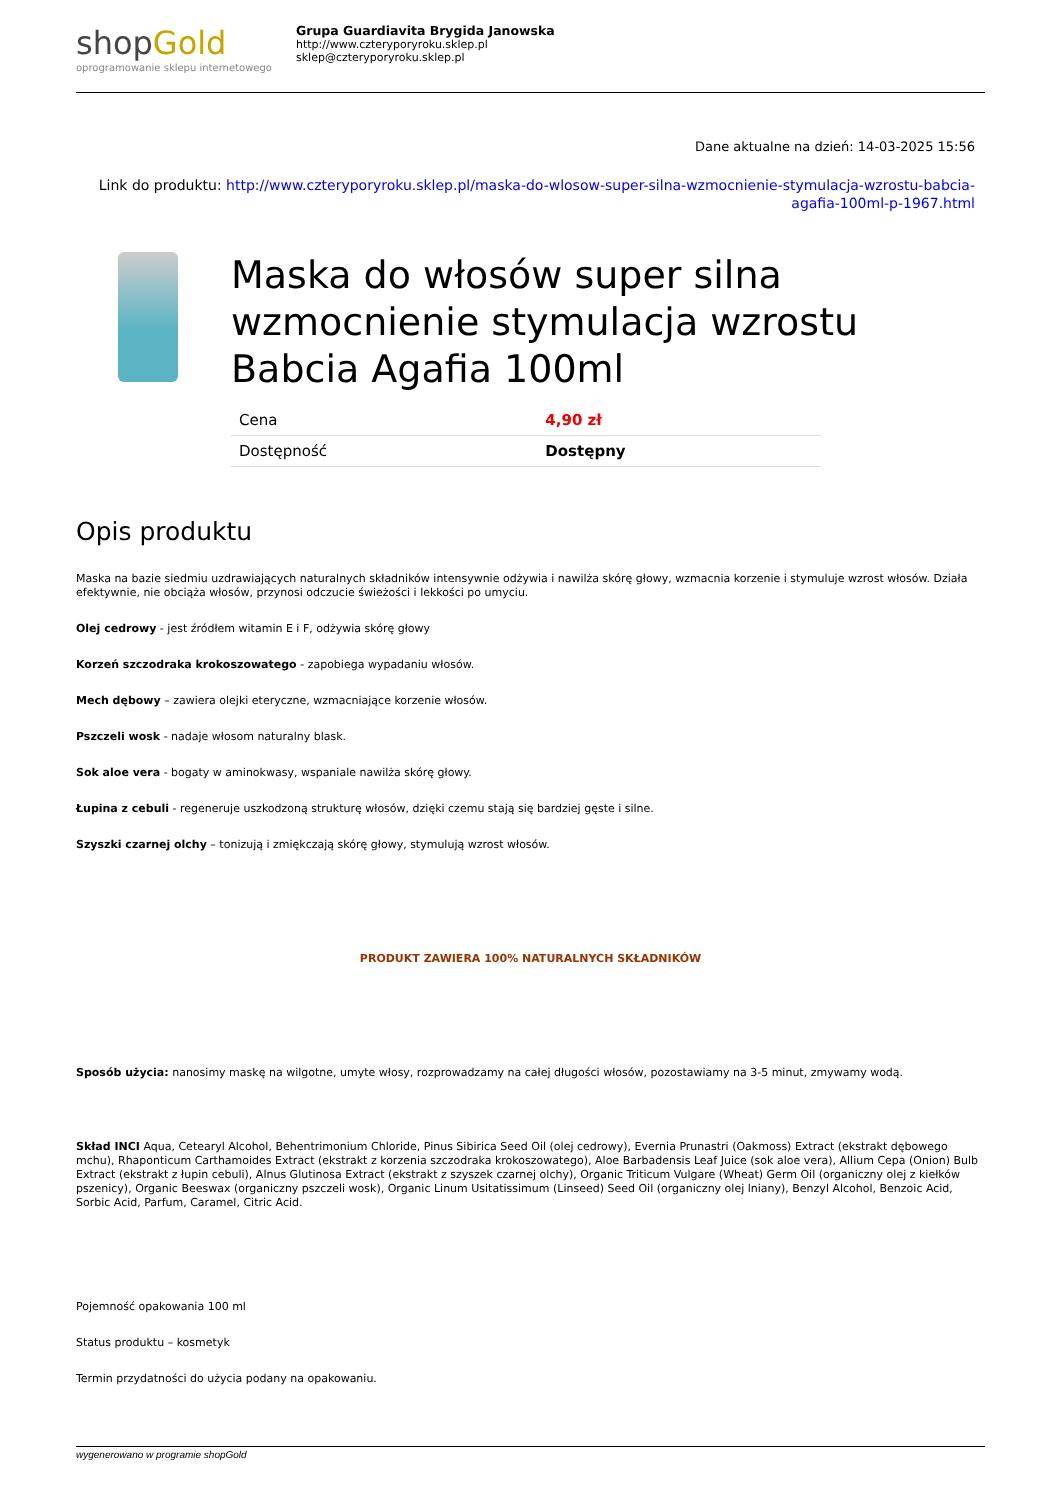shopGold
oprogramowanie sklepu internetowego
Grupa Guardiavita Brygida Janowska
http://www.czteryporyroku.sklep.pl
sklep@czteryporyroku.sklep.pl
Dane aktualne na dzień: 14-03-2025 15:56
Link do produktu: http://www.czteryporyroku.sklep.pl/maska-do-wlosow-super-silna-wzmocnienie-stymulacja-wzrostu-babcia-agafia-100ml-p-1967.html
Maska do włosów super silna wzmocnienie stymulacja wzrostu Babcia Agafia 100ml
| Cena | 4,90 zł |
| Dostępność | Dostępny |
Opis produktu
Maska na bazie siedmiu uzdrawiających naturalnych składników intensywnie odżywia i nawilża skórę głowy, wzmacnia korzenie i stymuluje wzrost włosów. Działa efektywnie, nie obciąża włosów, przynosi odczucie świeżości i lekkości po umyciu.
Olej cedrowy - jest źródłem witamin E i F, odżywia skórę głowy
Korzeń szczodraka krokoszowatego - zapobiega wypadaniu włosów.
Mech dębowy – zawiera olejki eteryczne, wzmacniające korzenie włosów.
Pszczeli wosk - nadaje włosom naturalny blask.
Sok aloe vera - bogaty w aminokwasy, wspaniale nawilża skórę głowy.
Łupina z cebuli - regeneruje uszkodzoną strukturę włosów, dzięki czemu stają się bardziej gęste i silne.
Szyszki czarnej olchy – tonizują i zmiękczają skórę głowy, stymulują wzrost włosów.
PRODUKT ZAWIERA 100% NATURALNYCH SKŁADNIKÓW
Sposób użycia: nanosimy maskę na wilgotne, umyte włosy, rozprowadzamy na całej długości włosów, pozostawiamy na 3-5 minut, zmywamy wodą.
Skład INCI Aqua, Cetearyl Alcohol, Behentrimonium Chloride, Pinus Sibirica Seed Oil (olej cedrowy), Evernia Prunastri (Oakmoss) Extract (ekstrakt dębowego mchu), Rhaponticum Carthamoides Extract (ekstrakt z korzenia szczodraka krokoszowatego), Aloe Barbadensis Leaf Juice (sok aloe vera), Allium Cepa (Onion) Bulb Extract (ekstrakt z łupin cebuli), Alnus Glutinosa Extract (ekstrakt z szyszek czarnej olchy), Organic Triticum Vulgare (Wheat) Germ Oil (organiczny olej z kiełków pszenicy), Organic Beeswax (organiczny pszczeli wosk), Organic Linum Usitatissimum (Linseed) Seed Oil (organiczny olej lniany), Benzyl Alcohol, Benzoic Acid, Sorbic Acid, Parfum, Caramel, Citric Acid.
Pojemność opakowania 100 ml
Status produktu – kosmetyk
Termin przydatności do użycia podany na opakowaniu.
wygenerowano w programie shopGold